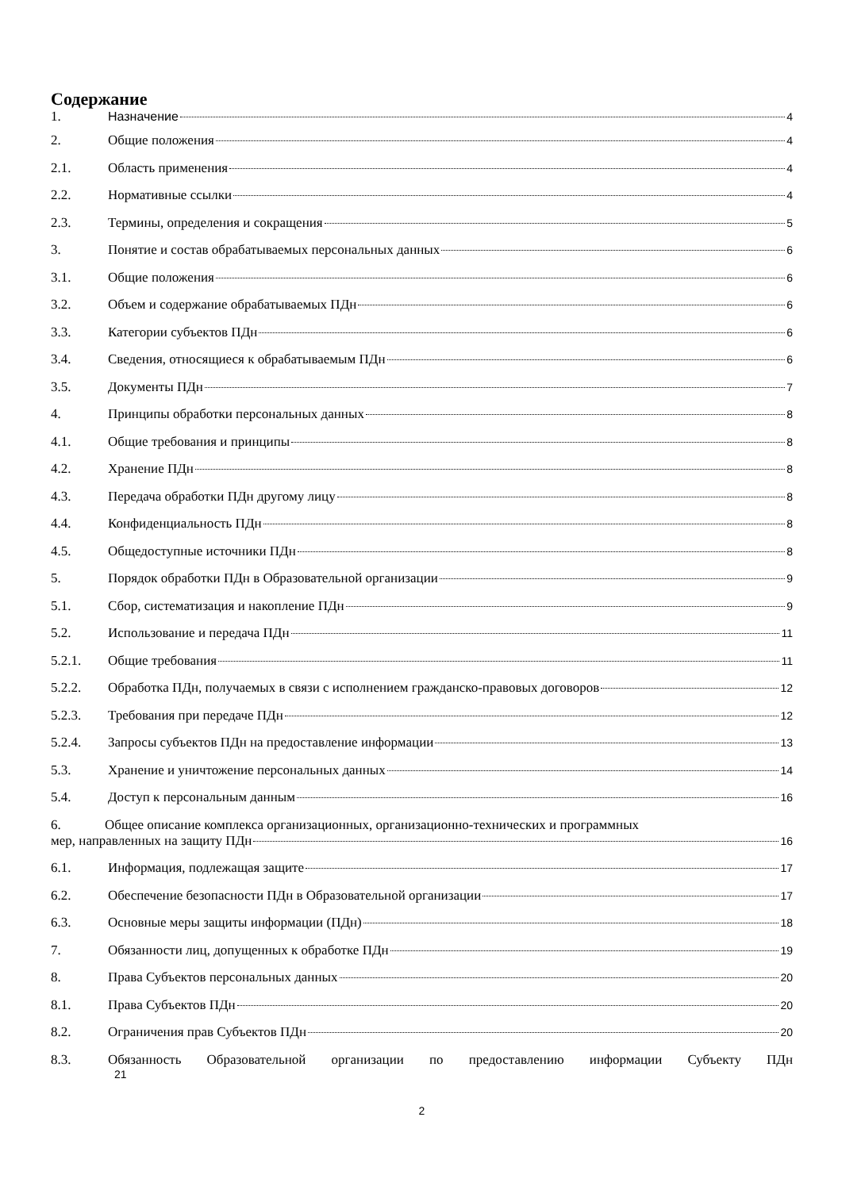Содержание
1. Назначение 4
2. Общие положения 4
2.1. Область применения 4
2.2. Нормативные ссылки 4
2.3. Термины, определения и сокращения 5
3. Понятие и состав обрабатываемых персональных данных 6
3.1. Общие положения 6
3.2. Объем и содержание обрабатываемых ПДн 6
3.3. Категории субъектов ПДн 6
3.4. Сведения, относящиеся к обрабатываемым ПДн 6
3.5. Документы ПДн 7
4. Принципы обработки персональных данных 8
4.1. Общие требования и принципы 8
4.2. Хранение ПДн 8
4.3. Передача обработки ПДн другому лицу 8
4.4. Конфиденциальность ПДн 8
4.5. Общедоступные источники ПДн 8
5. Порядок обработки ПДн в Образовательной организации 9
5.1. Сбор, систематизация и накопление ПДн 9
5.2. Использование и передача ПДн 11
5.2.1. Общие требования 11
5.2.2. Обработка ПДн, получаемых в связи с исполнением гражданско-правовых договоров 12
5.2.3. Требования при передаче ПДн 12
5.2.4. Запросы субъектов ПДн на предоставление информации 13
5.3. Хранение и уничтожение персональных данных 14
5.4. Доступ к персональным данным 16
6. Общее описание комплекса организационных, организационно-технических и программных
мер, направленных на защиту ПДн 16
6.1. Информация, подлежащая защите 17
6.2. Обеспечение безопасности ПДн в Образовательной организации 17
6.3. Основные меры защиты информации (ПДн) 18
7. Обязанности лиц, допущенных к обработке ПДн 19
8. Права Субъектов персональных данных 20
8.1. Права Субъектов ПДн 20
8.2. Ограничения прав Субъектов ПДн 20
8.3. Обязанность Образовательной организации по предоставлению информации Субъекту ПДн
21
2